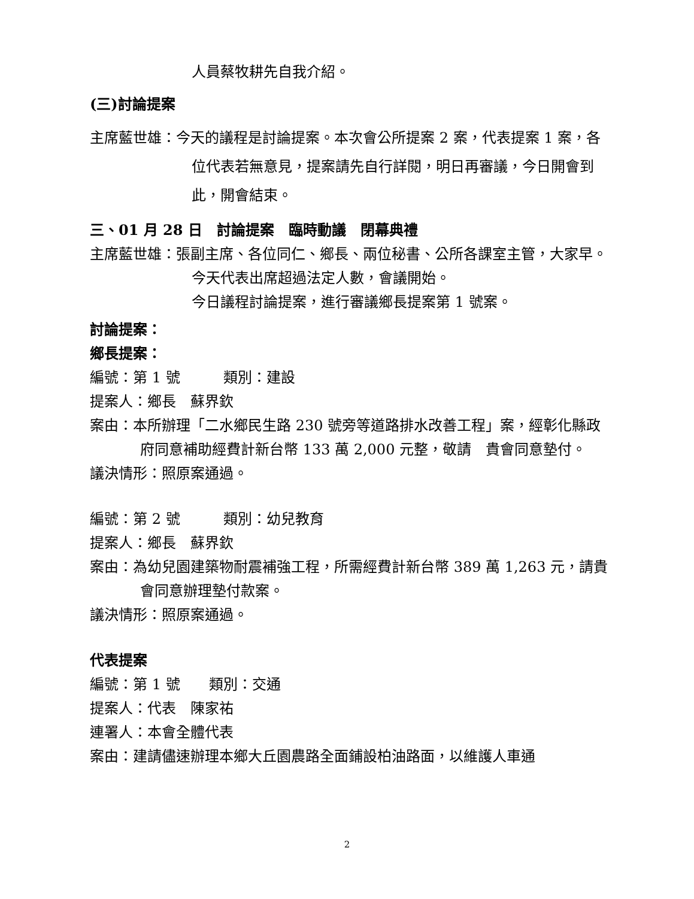人員蔡牧耕先自我介紹。
(三)討論提案
主席藍世雄：今天的議程是討論提案。本次會公所提案 2 案，代表提案 1 案，各位代表若無意見，提案請先自行詳閱，明日再審議，今日開會到此，開會結束。
三、01 月 28 日　討論提案　臨時動議　閉幕典禮
主席藍世雄：張副主席、各位同仁、鄉長、兩位秘書、公所各課室主管，大家早。今天代表出席超過法定人數，會議開始。
今日議程討論提案，進行審議鄉長提案第 1 號案。
討論提案：
鄉長提案：
編號：第 1 號　　　類別：建設
提案人：鄉長　蘇界欽
案由：本所辦理「二水鄉民生路 230 號旁等道路排水改善工程」案，經彰化縣政府同意補助經費計新台幣 133 萬 2,000 元整，敬請　貴會同意墊付。
議決情形：照原案通過。
編號：第 2 號　　　類別：幼兒教育
提案人：鄉長　蘇界欽
案由：為幼兒園建築物耐震補強工程，所需經費計新台幣 389 萬 1,263 元，請貴會同意辦理墊付款案。
議決情形：照原案通過。
代表提案
編號：第 1 號　　類別：交通
提案人：代表　陳家祐
連署人：本會全體代表
案由：建請儘速辦理本鄉大丘園農路全面鋪設柏油路面，以維護人車通
2